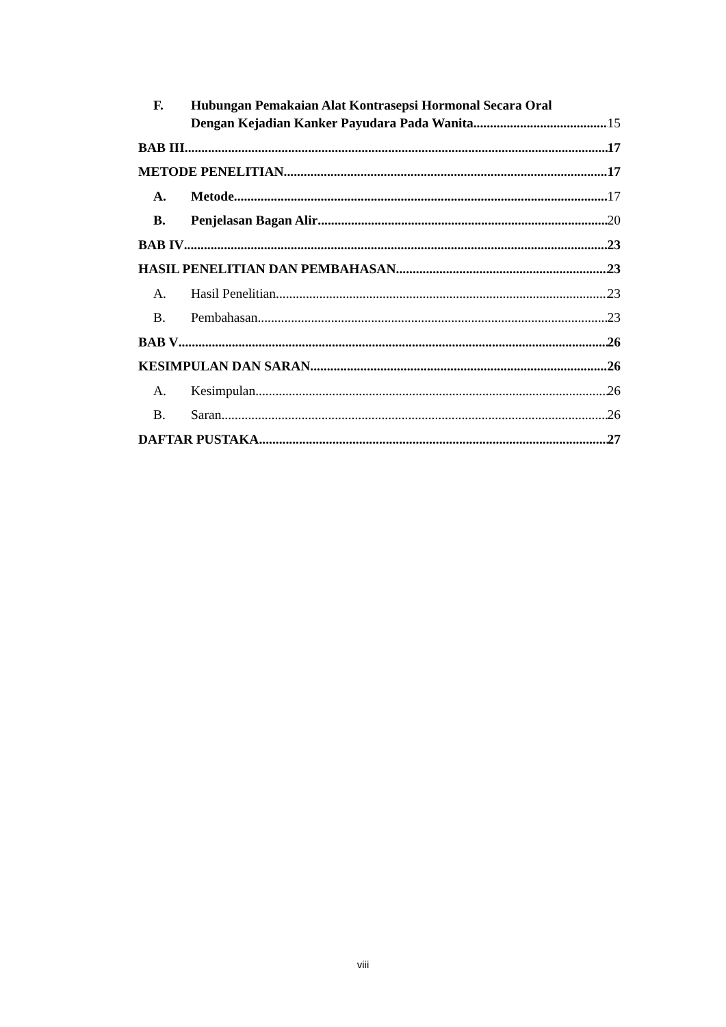F. Hubungan Pemakaian Alat Kontrasepsi Hormonal Secara Oral
Dengan Kejadian Kanker Payudara Pada Wanita. 15
BAB III 17
METODE PENELITIAN 17
A. Metode 17
B. Penjelasan Bagan Alir 20
BAB IV 23
HASIL PENELITIAN DAN PEMBAHASAN 23
A. Hasil Penelitian 23
B. Pembahasan 23
BAB V 26
KESIMPULAN DAN SARAN 26
A. Kesimpulan 26
B. Saran 26
DAFTAR PUSTAKA 27
viii